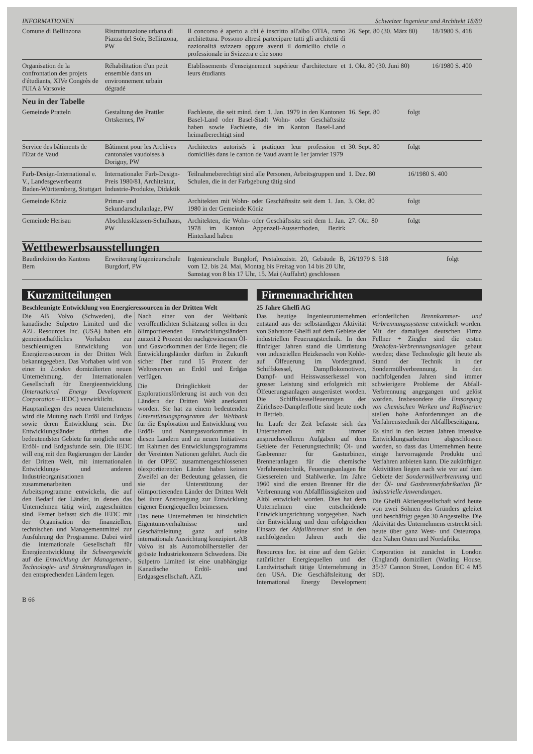INFORMATIONEN Schweizer Ingenieur und Architekt 18/80
| Comune di Bellinzona | Ristrutturazione urbana di Piazza del Sole, Bellinzona, PW | Il concorso è aperto a chi è inscritto all'albo OTIA, ramo architettura. Possono altresì partecipare tutti gli architetti di nazionalità svizzera oppure aventi il domicilio civile o professionale in Svizzera e che sono | 26. Sept. 80 (30. März 80) | 18/1980 S. 418 |
| Organisation de la confrontation des projets d'étudiants, XIVe Congrès de l'UIA à Varsovie | Réhabilitation d'un petit ensemble dans un environnement urbain dégradé | Etablissements d'enseignement supérieur d'architecture et leurs étudiants | 1. Okt. 80 (30. Juni 80) | 16/1980 S. 400 |
Neu in der Tabelle
| Gemeinde Pratteln | Gestaltung des Prattler Ortskernes, IW | Fachleute, die seit mind. dem 1. Jan. 1979 in den Kantonen Basel-Land oder Basel-Stadt Wohn- oder Geschäftssitz haben sowie Fachleute, die im Kanton Basel-Land heimatberechtigt sind | 16. Sept. 80 | folgt |
| Service des bâtiments de l'Etat de Vaud | Bâtiment pour les Archives cantonales vaudoises à Dorigny, PW | Architectes autorisés à pratiquer leur profession et domiciliés dans le canton de Vaud avant le 1er janvier 1979 | 30. Sept. 80 | folgt |
| Farb-Design-International e. V., Landesgewerbeamt Baden-Württemberg, Stuttgart | Internationaler Farb-Design-Preis 1980/81, Architektur, Industrie-Produkte, Didaktik | Teilnahmeberechtigt sind alle Personen, Arbeitsgruppen und Schulen, die in der Farbgebung tätig sind | 1. Dez. 80 | 16/1980 S. 400 |
| Gemeinde Köniz | Primar- und Sekundarschulanlage, PW | Architekten mit Wohn- oder Geschäftssitz seit dem 1. Jan. 1980 in der Gemeinde Köniz | 3. Okt. 80 | folgt |
| Gemeinde Herisau | Abschlussklassen-Schulhaus, PW | Architekten, die Wohn- oder Geschäftssitz seit dem 1. Jan. 1978 im Kanton Appenzell-Ausserrhoden, Bezirk Hinterland haben | 27. Okt. 80 | folgt |
Wettbewerbsausstellungen
| Baudirektion des Kantons Bern | Erweiterung Ingenieurschule Burgdorf, PW | Ingenieurschule Burgdorf, Pestalozzistr. 20, Gebäude B, vom 12. bis 24. Mai, Montag bis Freitag von 14 bis 20 Uhr, Samstag von 8 bis 17 Uhr, 15. Mai (Auffahrt) geschlossen | 26/1979 S. 518 | folgt |
Kurzmitteilungen
Beschleunigte Entwicklung von Energieressourcen in der Dritten Welt
Die AB Volvo (Schweden), die kanadische Sulpetro Limited und die AZL Resources Inc. (USA) haben ein gemeinschaftliches Vorhaben zur beschleunigten Entwicklung von Energieressourcen in der Dritten Welt bekanntgegeben. Das Vorhaben wird von einer in London domizilierten neuen Unternehmung, der Internationalen Gesellschaft für Energieentwicklung (International Energy Development Corporation – IEDC) verwirklicht.
Hauptanliegen des neuen Unternehmens wird die Mutung nach Erdöl und Erdgas sowie deren Entwicklung sein. Die Entwicklungsländer dürften die bedeutendsten Gebiete für mögliche neue Erdöl- und Erdgasfunde sein. Die IEDC will eng mit den Regierungen der Länder der Dritten Welt, mit internationalen Entwicklungs- und anderen Industrieorganisationen zusammenarbeiten und Arbeitsprogramme entwickeln, die auf den Bedarf der Länder, in denen das Unternehmen tätig wird, zugeschnitten sind. Ferner befasst sich die IEDC mit der Organisation der finanziellen, technischen und Managementmittel zur Ausführung der Programme. Dabei wird die internationale Gesellschaft für Energieentwicklung ihr Schwergewicht auf die Entwicklung der Management-, Technologie- und Strukturgrundlagen in den entsprechenden Ländern legen.
Nach einer von der Weltbank veröffentlichten Schätzung sollen in den ölimportierenden Entwicklungsländern zurzeit 2 Prozent der nachgewiesenen Öl- und Gasvorkommen der Erde liegen; die Entwicklungsländer dürften in Zukunft sicher über rund 15 Prozent der Weltreserven an Erdöl und Erdgas verfügen.
Die Dringlichkeit der Explorationsförderung ist auch von den Ländern der Dritten Welt anerkannt worden. Sie hat zu einem bedeutenden Unterstützungsprogramm der Weltbank für die Exploration und Entwicklung von Erdöl- und Naturgasvorkommen in diesen Ländern und zu neuen Initiativen im Rahmen des Entwicklungsprogramms der Vereinten Nationen geführt. Auch die in der OPEC zusammengeschlossenen ölexportierenden Länder haben keinen Zweifel an der Bedeutung gelassen, die sie der Unterstützung der ölimportierenden Länder der Dritten Welt bei ihrer Anstrengung zur Entwicklung eigener Energiequellen beimessen.
Das neue Unternehmen ist hinsichtlich Eigentumsverhältnisse und Geschäftsleitung ganz auf seine internationale Ausrichtung konzipiert. AB Volvo ist als Automobilhersteller der grösste Industriekonzern Schwedens. Die Sulpetro Limited ist eine unabhängige Kanadische Erdöl- und Erdgasgesellschaft. AZL
Firmennachrichten
25 Jahre Ghelfi AG
Das heutige Ingenieurunternehmen entstand aus der selbständigen Aktivität von Salvatore Ghelfi auf dem Gebiete der industriellen Feuerungstechnik. In den fünfziger Jahren stand die Umrüstung von industriellen Heizkesseln von Kohle- auf Ölfeuerung im Vordergrund. Schiffskessel, Dampflokomotiven, Dampf- und Heisswasserkessel von grosser Leistung sind erfolgreich mit Ölfeuerungsanlagen ausgerüstet worden. Die Schiffskesselfeuerungen der Zürichsee-Dampferflotte sind heute noch in Betrieb.
Im Laufe der Zeit befasste sich das Unternehmen mit immer anspruchsvolleren Aufgaben auf dem Gebiete der Feuerungstechnik; Öl- und Gasbrenner für Gasturbinen, Brenneranlagen für die chemische Verfahrenstechnik, Feuerungsanlagen für Giessereien und Stahlwerke. Im Jahre 1960 sind die ersten Brenner für die Verbrennung von Abfallflüssigkeiten und Altöl entwickelt worden. Dies hat dem Unternehmen eine entscheidende Entwicklungsrichtung vorgegeben. Nach der Entwicklung und dem erfolgreichen Einsatz der Abfallbrenner sind in den nachfolgenden Jahren auch die erforderlichen Brennkammer- und Verbrennungssysteme entwickelt worden. Mit der damaligen deutschen Firma Fellner + Ziegler sind die ersten Drehofen-Verbrennungsanlagen gebaut worden; diese Technologie gilt heute als Stand der Technik in der Sondermüllverbrennung. In den nachfolgenden Jahren sind immer schwierigere Probleme der Abfall-Verbrennung angegangen und gelöst worden. Insbesondere die Entsorgung von chemischen Werken und Raffinerien stellen hohe Anforderungen an die Verfahrenstechnik der Abfallbeseitigung.
Es sind in den letzten Jahren intensive Entwicklungsarbeiten abgeschlossen worden, so dass das Unternehmen heute einige hervorragende Produkte und Verfahren anbieten kann. Die zukünftigen Aktivitäten liegen nach wie vor auf dem Gebiete der Sondermüllverbrennung und der Öl- und Gasbrennerfabrikation für industrielle Anwendungen.
Die Ghelfi Aktiengesellschaft wird heute von zwei Söhnen des Gründers geleitet und beschäftigt gegen 30 Angestellte. Die Aktivität des Unternehmens erstreckt sich heute über ganz West- und Osteuropa, den Nahen Osten und Nordafrika.
Resources Inc. ist eine auf dem Gebiet natürlicher Energiequellen und der Landwirtschaft tätige Unternehmung in den USA. Die Geschäftsleitung der International Energy Development Corporation ist zunächst in London (England) domiziliert (Watling House, 35/37 Cannon Street, London EC 4 M5 SD).
B 66